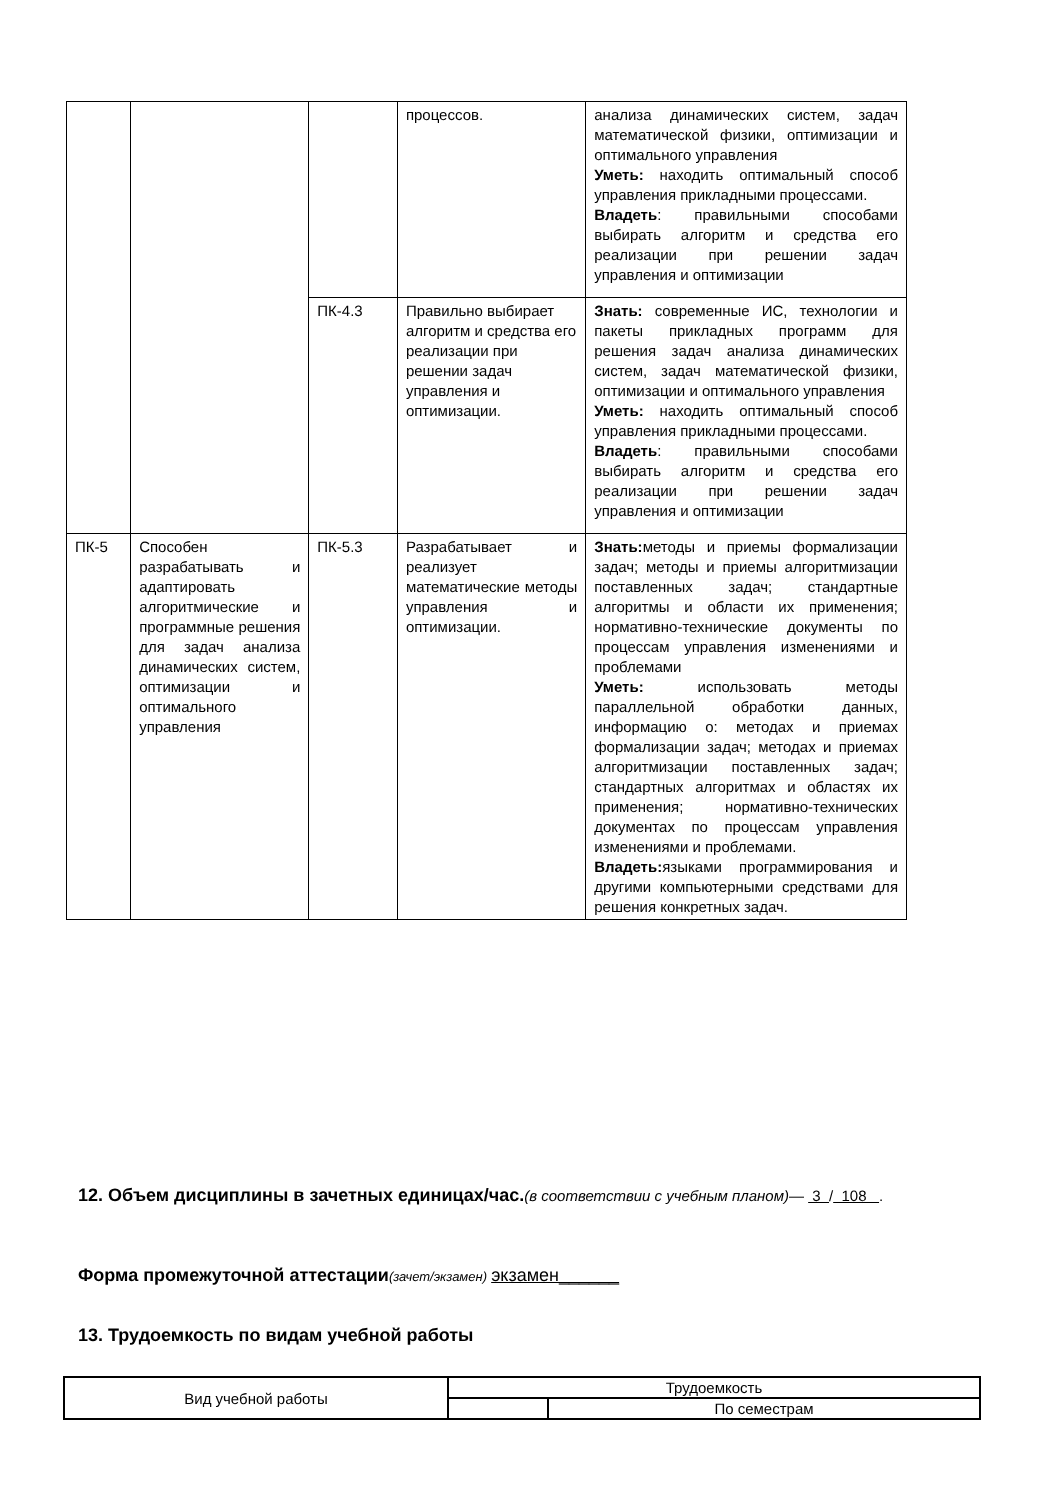| | | | процессов. | анализа динамических систем, задач математической физики, оптимизации и оптимального управления Уметь: находить оптимальный способ управления прикладными процессами. Владеть : правильными способами выбирать алгоритм и средства его реализации при решении задач управления и оптимизации |
| | | ПК-4.3 | Правильно выбирает алгоритм и средства его реализации при решении задач управления и оптимизации. | Знать: современные ИС, технологии и пакеты прикладных программ для решения задач анализа динамических систем, задач математической физики, оптимизации и оптимального управления Уметь: находить оптимальный способ управления прикладными процессами. Владеть : правильными способами выбирать алгоритм и средства его реализации при решении задач управления и оптимизации |
| ПК-5 | Способен разрабатывать и адаптировать алгоритмические и программные решения для задач анализа динамических систем, оптимизации и оптимального управления | ПК-5.3 | Разрабатывает и реализует математические методы управления и оптимизации. | Знать: методы и приемы формализации задач; методы и приемы алгоритмизации поставленных задач; стандартные алгоритмы и области их применения; нормативно-технические документы по процессам управления изменениями и проблемами Уметь: использовать методы параллельной обработки данных, информацию о: методах и приемах формализации задач; методах и приемах алгоритмизации поставленных задач; стандартных алгоритмах и областях их применения; нормативно-технических документах по процессам управления изменениями и проблемами. Владеть: языками программирования и другими компьютерными средствами для решения конкретных задач. |
12. Объем дисциплины в зачетных единицах/час.
(в соответствии с учебным планом)— 3 / 108 .
Форма промежуточной аттестации(зачет/экзамен) экзамен______
13. Трудоемкость по видам учебной работы
| Вид учебной работы | Трудоемкость | |
| | | По семестрам |